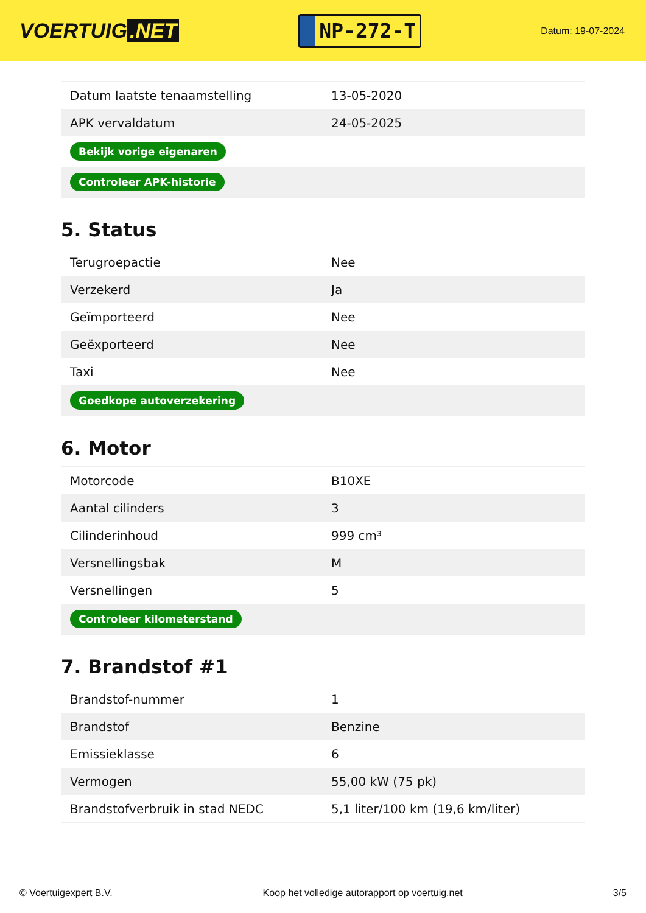VOERTUIG.NET
NP-272-T
Datum: 19-07-2024
| Datum laatste tenaamstelling | 13-05-2020 |
| APK vervaldatum | 24-05-2025 |
| Bekijk vorige eigenaren | |
| Controleer APK-historie | |
5. Status
| Terugroepactie | Nee |
| Verzekerd | Ja |
| Geïmporteerd | Nee |
| Geëxporteerd | Nee |
| Taxi | Nee |
| Goedkope autoverzekering | |
6. Motor
| Motorcode | B10XE |
| Aantal cilinders | 3 |
| Cilinderinhoud | 999 cm³ |
| Versnellingsbak | M |
| Versnellingen | 5 |
| Controleer kilometerstand | |
7. Brandstof #1
| Brandstof-nummer | 1 |
| Brandstof | Benzine |
| Emissieklasse | 6 |
| Vermogen | 55,00 kW (75 pk) |
| Brandstofverbruik in stad NEDC | 5,1 liter/100 km (19,6 km/liter) |
© Voertuigexpert B.V. Koop het volledige autorapport op voertuig.net 3/5